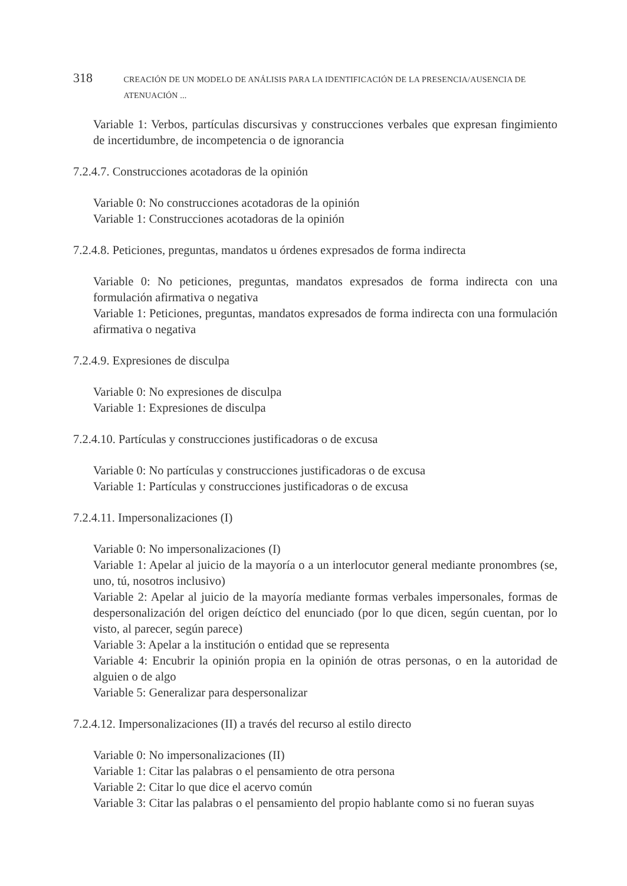318 CREACIÓN DE UN MODELO DE ANÁLISIS PARA LA IDENTIFICACIÓN DE LA PRESENCIA/AUSENCIA DE ATENUACIÓN ...
Variable 1: Verbos, partículas discursivas y construcciones verbales que expresan fingimiento de incertidumbre, de incompetencia o de ignorancia
7.2.4.7. Construcciones acotadoras de la opinión
Variable 0: No construcciones acotadoras de la opinión
Variable 1: Construcciones acotadoras de la opinión
7.2.4.8. Peticiones, preguntas, mandatos u órdenes expresados de forma indirecta
Variable 0: No peticiones, preguntas, mandatos expresados de forma indirecta con una formulación afirmativa o negativa
Variable 1: Peticiones, preguntas, mandatos expresados de forma indirecta con una formulación afirmativa o negativa
7.2.4.9. Expresiones de disculpa
Variable 0: No expresiones de disculpa
Variable 1: Expresiones de disculpa
7.2.4.10. Partículas y construcciones justificadoras o de excusa
Variable 0: No partículas y construcciones justificadoras o de excusa
Variable 1: Partículas y construcciones justificadoras o de excusa
7.2.4.11. Impersonalizaciones (I)
Variable 0: No impersonalizaciones (I)
Variable 1: Apelar al juicio de la mayoría o a un interlocutor general mediante pronombres (se, uno, tú, nosotros inclusivo)
Variable 2: Apelar al juicio de la mayoría mediante formas verbales impersonales, formas de despersonalización del origen deíctico del enunciado (por lo que dicen, según cuentan, por lo visto, al parecer, según parece)
Variable 3: Apelar a la institución o entidad que se representa
Variable 4: Encubrir la opinión propia en la opinión de otras personas, o en la autoridad de alguien o de algo
Variable 5: Generalizar para despersonalizar
7.2.4.12. Impersonalizaciones (II) a través del recurso al estilo directo
Variable 0: No impersonalizaciones (II)
Variable 1: Citar las palabras o el pensamiento de otra persona
Variable 2: Citar lo que dice el acervo común
Variable 3: Citar las palabras o el pensamiento del propio hablante como si no fueran suyas